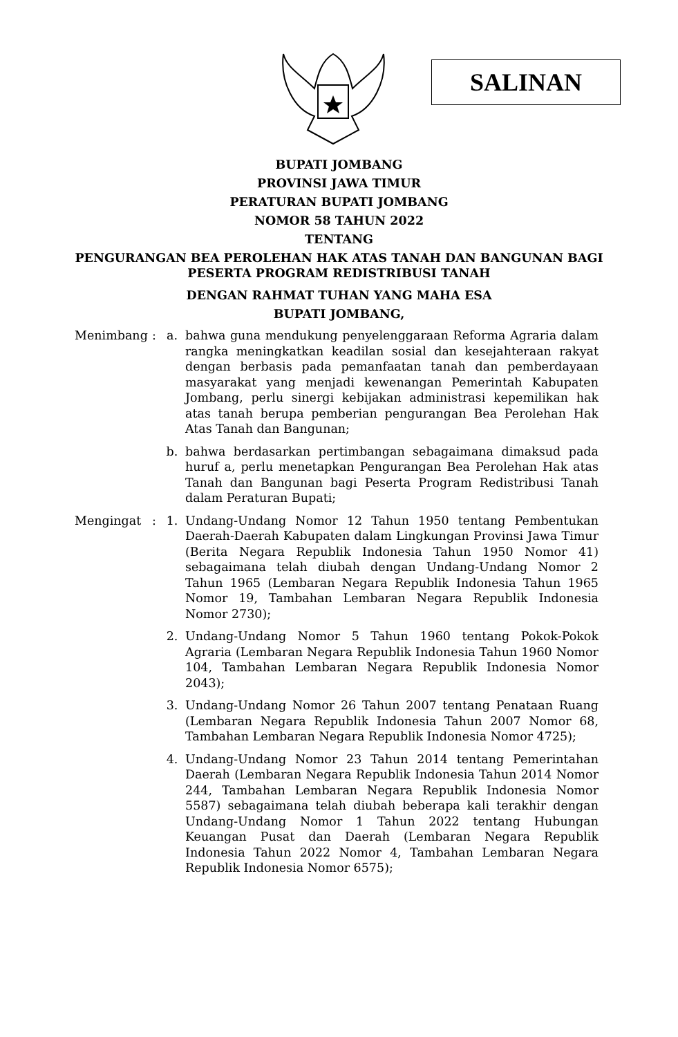SALINAN
BUPATI JOMBANG
PROVINSI JAWA TIMUR
PERATURAN BUPATI JOMBANG
NOMOR 58 TAHUN 2022
TENTANG
PENGURANGAN BEA PEROLEHAN HAK ATAS TANAH DAN BANGUNAN BAGI
PESERTA PROGRAM REDISTRIBUSI TANAH
DENGAN RAHMAT TUHAN YANG MAHA ESA
BUPATI JOMBANG,
Menimbang: a. bahwa guna mendukung penyelenggaraan Reforma Agraria dalam rangka meningkatkan keadilan sosial dan kesejahteraan rakyat dengan berbasis pada pemanfaatan tanah dan pemberdayaan masyarakat yang menjadi kewenangan Pemerintah Kabupaten Jombang, perlu sinergi kebijakan administrasi kepemilikan hak atas tanah berupa pemberian pengurangan Bea Perolehan Hak Atas Tanah dan Bangunan;
b. bahwa berdasarkan pertimbangan sebagaimana dimaksud pada huruf a, perlu menetapkan Pengurangan Bea Perolehan Hak atas Tanah dan Bangunan bagi Peserta Program Redistribusi Tanah dalam Peraturan Bupati;
Mengingat: 1. Undang-Undang Nomor 12 Tahun 1950 tentang Pembentukan Daerah-Daerah Kabupaten dalam Lingkungan Provinsi Jawa Timur (Berita Negara Republik Indonesia Tahun 1950 Nomor 41) sebagaimana telah diubah dengan Undang-Undang Nomor 2 Tahun 1965 (Lembaran Negara Republik Indonesia Tahun 1965 Nomor 19, Tambahan Lembaran Negara Republik Indonesia Nomor 2730);
2. Undang-Undang Nomor 5 Tahun 1960 tentang Pokok-Pokok Agraria (Lembaran Negara Republik Indonesia Tahun 1960 Nomor 104, Tambahan Lembaran Negara Republik Indonesia Nomor 2043);
3. Undang-Undang Nomor 26 Tahun 2007 tentang Penataan Ruang (Lembaran Negara Republik Indonesia Tahun 2007 Nomor 68, Tambahan Lembaran Negara Republik Indonesia Nomor 4725);
4. Undang-Undang Nomor 23 Tahun 2014 tentang Pemerintahan Daerah (Lembaran Negara Republik Indonesia Tahun 2014 Nomor 244, Tambahan Lembaran Negara Republik Indonesia Nomor 5587) sebagaimana telah diubah beberapa kali terakhir dengan Undang-Undang Nomor 1 Tahun 2022 tentang Hubungan Keuangan Pusat dan Daerah (Lembaran Negara Republik Indonesia Tahun 2022 Nomor 4, Tambahan Lembaran Negara Republik Indonesia Nomor 6575);